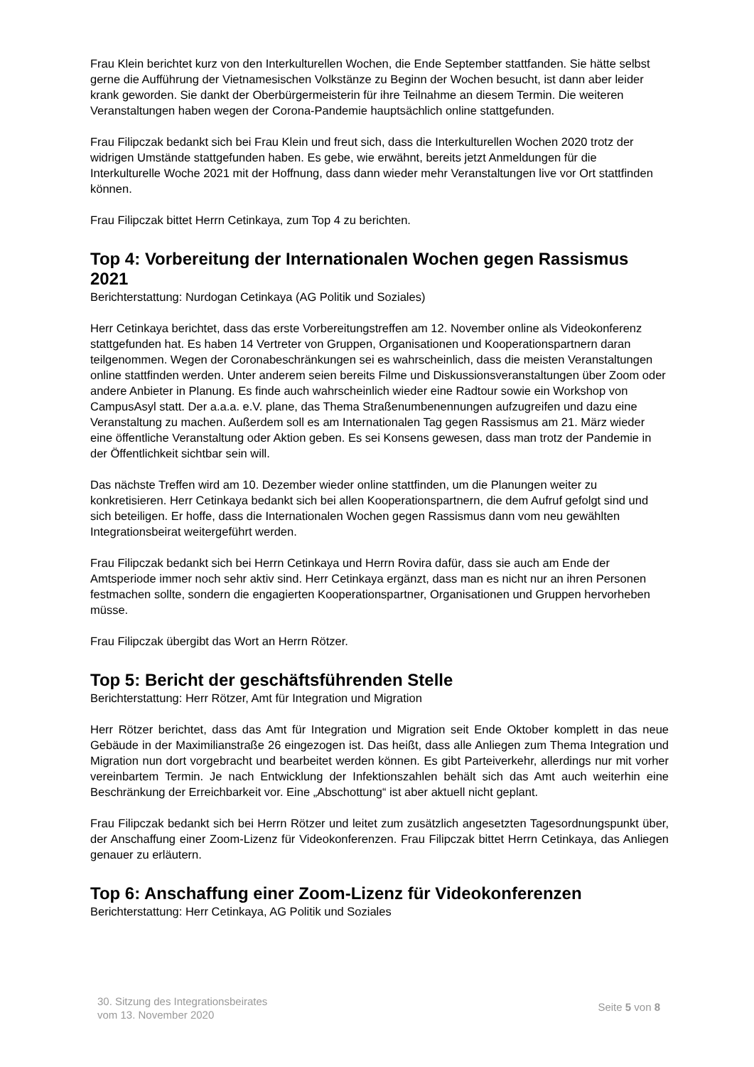Frau Klein berichtet kurz von den Interkulturellen Wochen, die Ende September stattfanden. Sie hätte selbst gerne die Aufführung der Vietnamesischen Volkstänze zu Beginn der Wochen besucht, ist dann aber leider krank geworden. Sie dankt der Oberbürgermeisterin für ihre Teilnahme an diesem Termin. Die weiteren Veranstaltungen haben wegen der Corona-Pandemie hauptsächlich online stattgefunden.
Frau Filipczak bedankt sich bei Frau Klein und freut sich, dass die Interkulturellen Wochen 2020 trotz der widrigen Umstände stattgefunden haben. Es gebe, wie erwähnt, bereits jetzt Anmeldungen für die Interkulturelle Woche 2021 mit der Hoffnung, dass dann wieder mehr Veranstaltungen live vor Ort stattfinden können.
Frau Filipczak bittet Herrn Cetinkaya, zum Top 4 zu berichten.
Top 4: Vorbereitung der Internationalen Wochen gegen Rassismus 2021
Berichterstattung: Nurdogan Cetinkaya (AG Politik und Soziales)
Herr Cetinkaya berichtet, dass das erste Vorbereitungstreffen am 12. November online als Videokonferenz stattgefunden hat. Es haben 14 Vertreter von Gruppen, Organisationen und Kooperationspartnern daran teilgenommen. Wegen der Coronabeschränkungen sei es wahrscheinlich, dass die meisten Veranstaltungen online stattfinden werden. Unter anderem seien bereits Filme und Diskussionsveranstaltungen über Zoom oder andere Anbieter in Planung. Es finde auch wahrscheinlich wieder eine Radtour sowie ein Workshop von CampusAsyl statt. Der a.a.a. e.V. plane, das Thema Straßenumbenennungen aufzugreifen und dazu eine Veranstaltung zu machen. Außerdem soll es am Internationalen Tag gegen Rassismus am 21. März wieder eine öffentliche Veranstaltung oder Aktion geben. Es sei Konsens gewesen, dass man trotz der Pandemie in der Öffentlichkeit sichtbar sein will.
Das nächste Treffen wird am 10. Dezember wieder online stattfinden, um die Planungen weiter zu konkretisieren. Herr Cetinkaya bedankt sich bei allen Kooperationspartnern, die dem Aufruf gefolgt sind und sich beteiligen. Er hoffe, dass die Internationalen Wochen gegen Rassismus dann vom neu gewählten Integrationsbeirat weitergeführt werden.
Frau Filipczak bedankt sich bei Herrn Cetinkaya und Herrn Rovira dafür, dass sie auch am Ende der Amtsperiode immer noch sehr aktiv sind. Herr Cetinkaya ergänzt, dass man es nicht nur an ihren Personen festmachen sollte, sondern die engagierten Kooperationspartner, Organisationen und Gruppen hervorheben müsse.
Frau Filipczak übergibt das Wort an Herrn Rötzer.
Top 5: Bericht der geschäftsführenden Stelle
Berichterstattung: Herr Rötzer, Amt für Integration und Migration
Herr Rötzer berichtet, dass das Amt für Integration und Migration seit Ende Oktober komplett in das neue Gebäude in der Maximilianstraße 26 eingezogen ist. Das heißt, dass alle Anliegen zum Thema Integration und Migration nun dort vorgebracht und bearbeitet werden können. Es gibt Parteiverkehr, allerdings nur mit vorher vereinbartem Termin. Je nach Entwicklung der Infektionszahlen behält sich das Amt auch weiterhin eine Beschränkung der Erreichbarkeit vor. Eine „Abschottung“ ist aber aktuell nicht geplant.
Frau Filipczak bedankt sich bei Herrn Rötzer und leitet zum zusätzlich angesetzten Tagesordnungspunkt über, der Anschaffung einer Zoom-Lizenz für Videokonferenzen. Frau Filipczak bittet Herrn Cetinkaya, das Anliegen genauer zu erläutern.
Top 6: Anschaffung einer Zoom-Lizenz für Videokonferenzen
Berichterstattung: Herr Cetinkaya, AG Politik und Soziales
30. Sitzung des Integrationsbeirates
vom 13. November 2020
Seite 5 von 8